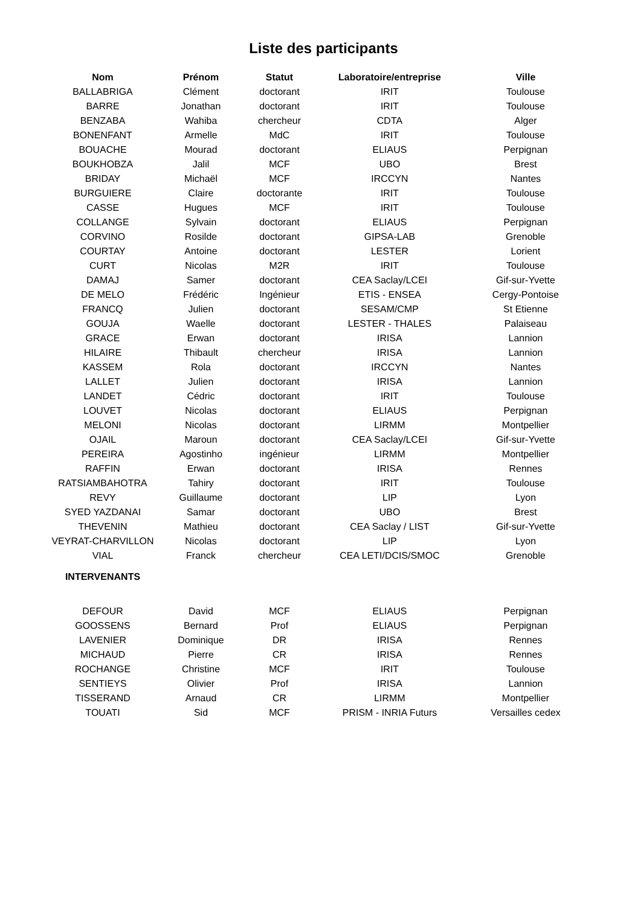Liste des participants
| Nom | Prénom | Statut | Laboratoire/entreprise | Ville |
| --- | --- | --- | --- | --- |
| BALLABRIGA | Clément | doctorant | IRIT | Toulouse |
| BARRE | Jonathan | doctorant | IRIT | Toulouse |
| BENZABA | Wahiba | chercheur | CDTA | Alger |
| BONENFANT | Armelle | MdC | IRIT | Toulouse |
| BOUACHE | Mourad | doctorant | ELIAUS | Perpignan |
| BOUKHOBZA | Jalil | MCF | UBO | Brest |
| BRIDAY | Michaël | MCF | IRCCYN | Nantes |
| BURGUIERE | Claire | doctorante | IRIT | Toulouse |
| CASSE | Hugues | MCF | IRIT | Toulouse |
| COLLANGE | Sylvain | doctorant | ELIAUS | Perpignan |
| CORVINO | Rosilde | doctorant | GIPSA-LAB | Grenoble |
| COURTAY | Antoine | doctorant | LESTER | Lorient |
| CURT | Nicolas | M2R | IRIT | Toulouse |
| DAMAJ | Samer | doctorant | CEA Saclay/LCEI | Gif-sur-Yvette |
| DE MELO | Frédéric | Ingénieur | ETIS - ENSEA | Cergy-Pontoise |
| FRANCQ | Julien | doctorant | SESAM/CMP | St Etienne |
| GOUJA | Waelle | doctorant | LESTER - THALES | Palaiseau |
| GRACE | Erwan | doctorant | IRISA | Lannion |
| HILAIRE | Thibault | chercheur | IRISA | Lannion |
| KASSEM | Rola | doctorant | IRCCYN | Nantes |
| LALLET | Julien | doctorant | IRISA | Lannion |
| LANDET | Cédric | doctorant | IRIT | Toulouse |
| LOUVET | Nicolas | doctorant | ELIAUS | Perpignan |
| MELONI | Nicolas | doctorant | LIRMM | Montpellier |
| OJAIL | Maroun | doctorant | CEA Saclay/LCEI | Gif-sur-Yvette |
| PEREIRA | Agostinho | ingénieur | LIRMM | Montpellier |
| RAFFIN | Erwan | doctorant | IRISA | Rennes |
| RATSIAMBAHOTRA | Tahiry | doctorant | IRIT | Toulouse |
| REVY | Guillaume | doctorant | LIP | Lyon |
| SYED YAZDANAI | Samar | doctorant | UBO | Brest |
| THEVENIN | Mathieu | doctorant | CEA Saclay / LIST | Gif-sur-Yvette |
| VEYRAT-CHARVILLON | Nicolas | doctorant | LIP | Lyon |
| VIAL | Franck | chercheur | CEA LETI/DCIS/SMOC | Grenoble |
| INTERVENANTS | | | | |
| DEFOUR | David | MCF | ELIAUS | Perpignan |
| GOOSSENS | Bernard | Prof | ELIAUS | Perpignan |
| LAVENIER | Dominique | DR | IRISA | Rennes |
| MICHAUD | Pierre | CR | IRISA | Rennes |
| ROCHANGE | Christine | MCF | IRIT | Toulouse |
| SENTIEYS | Olivier | Prof | IRISA | Lannion |
| TISSERAND | Arnaud | CR | LIRMM | Montpellier |
| TOUATI | Sid | MCF | PRISM - INRIA Futurs | Versailles cedex |